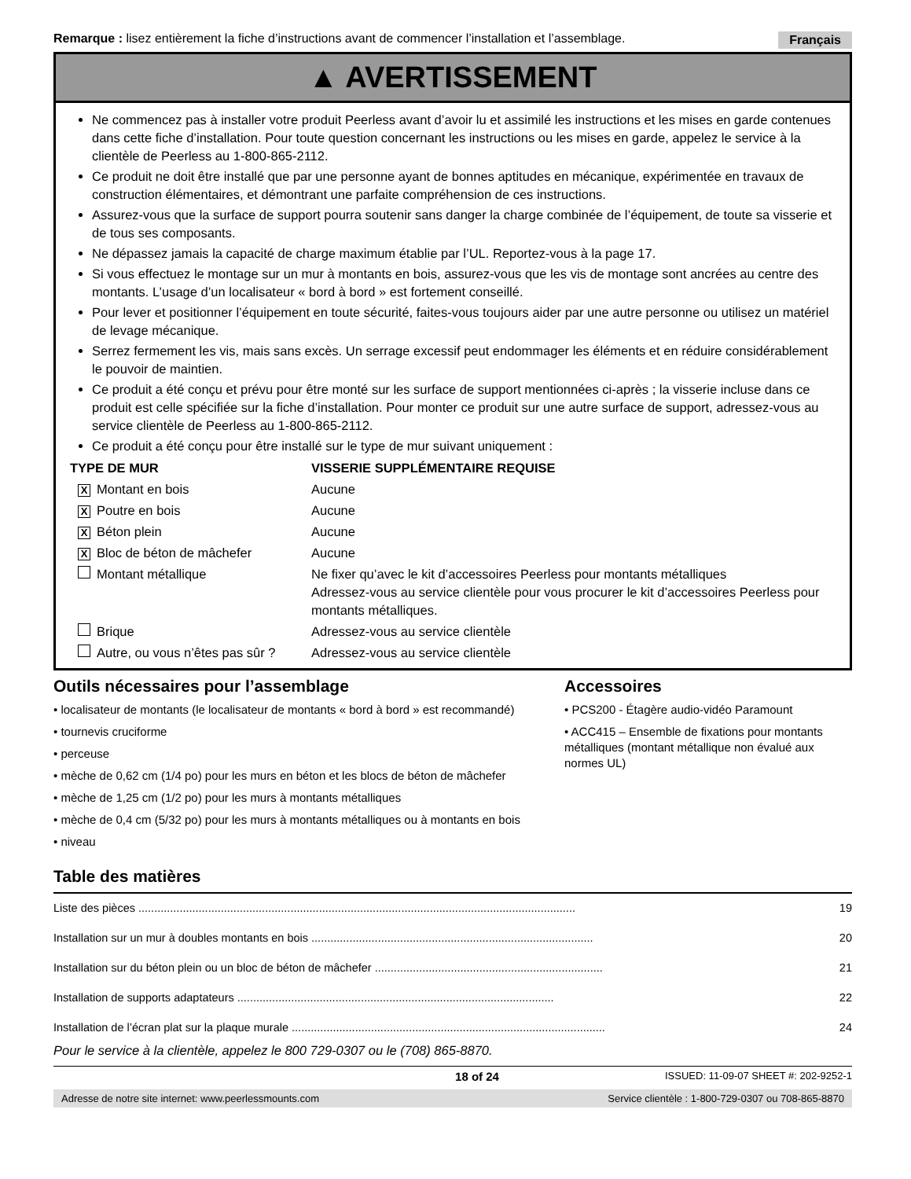Remarque : lisez entièrement la fiche d’instructions avant de commencer l’installation et l’assemblage. Français
▲ AVERTISSEMENT
Ne commencez pas à installer votre produit Peerless avant d’avoir lu et assimilé les instructions et les mises en garde contenues dans cette fiche d’installation. Pour toute question concernant les instructions ou les mises en garde, appelez le service à la clientèle de Peerless au 1-800-865-2112.
Ce produit ne doit être installé que par une personne ayant de bonnes aptitudes en mécanique, expérimentée en travaux de construction élémentaires, et démontrant une parfaite compréhension de ces instructions.
Assurez-vous que la surface de support pourra soutenir sans danger la charge combinée de l’équipement, de toute sa visserie et de tous ses composants.
Ne dépassez jamais la capacité de charge maximum établie par l’UL. Reportez-vous à la page 17.
Si vous effectuez le montage sur un mur à montants en bois, assurez-vous que les vis de montage sont ancrées au centre des montants. L’usage d’un localisateur « bord à bord » est fortement conseillé.
Pour lever et positionner l’équipement en toute sécurité, faites-vous toujours aider par une autre personne ou utilisez un matériel de levage mécanique.
Serrez fermement les vis, mais sans excès. Un serrage excessif peut endommager les éléments et en réduire considérablement le pouvoir de maintien.
Ce produit a été conçu et prévu pour être monté sur les surface de support mentionnées ci-après ; la visserie incluse dans ce produit est celle spécifiée sur la fiche d’installation. Pour monter ce produit sur une autre surface de support, adressez-vous au service clientèle de Peerless au 1-800-865-2112.
Ce produit a été conçu pour être installé sur le type de mur suivant uniquement :
| TYPE DE MUR | | VISSERIE SUPPLÉMENTAIRE REQUISE |
| --- | --- | --- |
| X | Montant en bois | Aucune |
| X | Poutre en bois | Aucune |
| X | Béton plein | Aucune |
| X | Bloc de béton de mâchefer | Aucune |
| | Montant métallique | Ne fixer qu’avec le kit d’accessoires Peerless pour montants métalliques Adressez-vous au service clientèle pour vous procurer le kit d’accessoires Peerless pour montants métalliques. |
| | Brique | Adressez-vous au service clientèle |
| | Autre, ou vous n’êtes pas sûr ? | Adressez-vous au service clientèle |
Outils nécessaires pour l’assemblage
• localisateur de montants (le localisateur de montants « bord à bord » est recommandé)
• tournevis cruciforme
• perceuse
• mèche de 0,62 cm (1/4 po) pour les murs en béton et les blocs de béton de mâchefer
• mèche de 1,25 cm (1/2 po) pour les murs à montants métalliques
• mèche de 0,4 cm (5/32 po) pour les murs à montants métalliques ou à montants en bois
• niveau
Accessoires
• PCS200 - Étagère audio-vidéo Paramount
• ACC415 – Ensemble de fixations pour montants métalliques (montant métallique non évalué aux normes UL)
Table des matières
| Liste des pièces .......................................................................................................................................... | 19 |
| Installation sur un mur à doubles montants en bois ......................................................................................... | 20 |
| Installation sur du béton plein ou un bloc de béton de mâchefer ........................................................................ | 21 |
| Installation de supports adaptateurs .................................................................................................... | 22 |
| Installation de l’écran plat sur la plaque murale ................................................................................................... | 24 |
Pour le service à la clientèle, appelez le 800 729-0307 ou le (708) 865-8870.
18 of 24 ISSUED: 11-09-07 SHEET #: 202-9252-1
Adresse de notre site internet: www.peerlessmounts.com Service clientèle : 1-800-729-0307 ou 708-865-8870